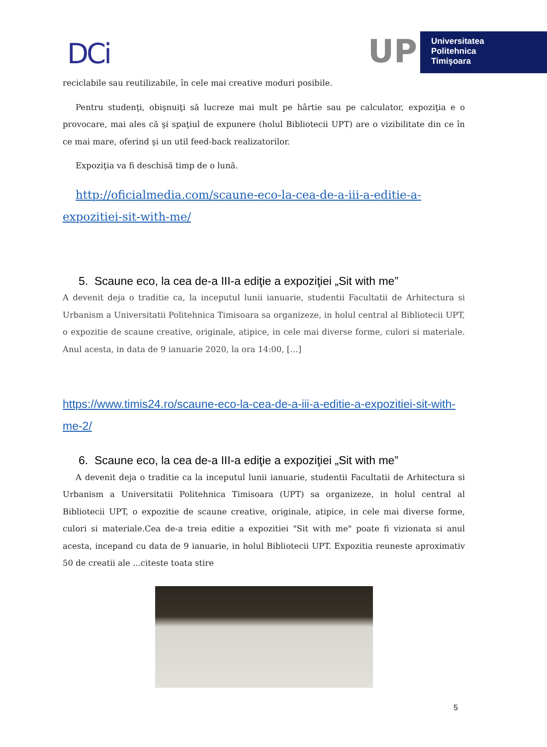DCi
UP
Universitatea
Politehnica
Timişoara
reciclabile sau reutilizabile, în cele mai creative moduri posibile.
Pentru studenţi, obişnuiţi să lucreze mai mult pe hârtie sau pe calculator, expoziţia e o provocare, mai ales că şi spaţiul de expunere (holul Bibliotecii UPT) are o vizibilitate din ce în ce mai mare, oferind şi un util feed-back realizatorilor.
Expoziţia va fi deschisă timp de o lună.
http://oficialmedia.com/scaune-eco-la-cea-de-a-iii-a-editie-a-expozitiei-sit-with-me/
5. Scaune eco, la cea de-a III-a ediţie a expoziţiei „Sit with me”
A devenit deja o traditie ca, la inceputul lunii ianuarie, studentii Facultatii de Arhitectura si Urbanism a Universitatii Politehnica Timisoara sa organizeze, in holul central al Bibliotecii UPT, o expozitie de scaune creative, originale, atipice, in cele mai diverse forme, culori si materiale. Anul acesta, in data de 9 ianuarie 2020, la ora 14:00, […]
https://www.timis24.ro/scaune-eco-la-cea-de-a-iii-a-editie-a-expozitiei-sit-with-me-2/
6. Scaune eco, la cea de-a III-a ediţie a expoziţiei „Sit with me”
A devenit deja o traditie ca la inceputul lunii ianuarie, studentii Facultatii de Arhitectura si Urbanism a Universitatii Politehnica Timisoara (UPT) sa organizeze, in holul central al Bibliotecii UPT, o expozitie de scaune creative, originale, atipice, in cele mai diverse forme, culori si materiale.Cea de-a treia editie a expozitiei "Sit with me" poate fi vizionata si anul acesta, incepand cu data de 9 ianuarie, in holul Bibliotecii UPT. Expozitia reuneste aproximativ 50 de creatii ale ...citeste toata stire
5